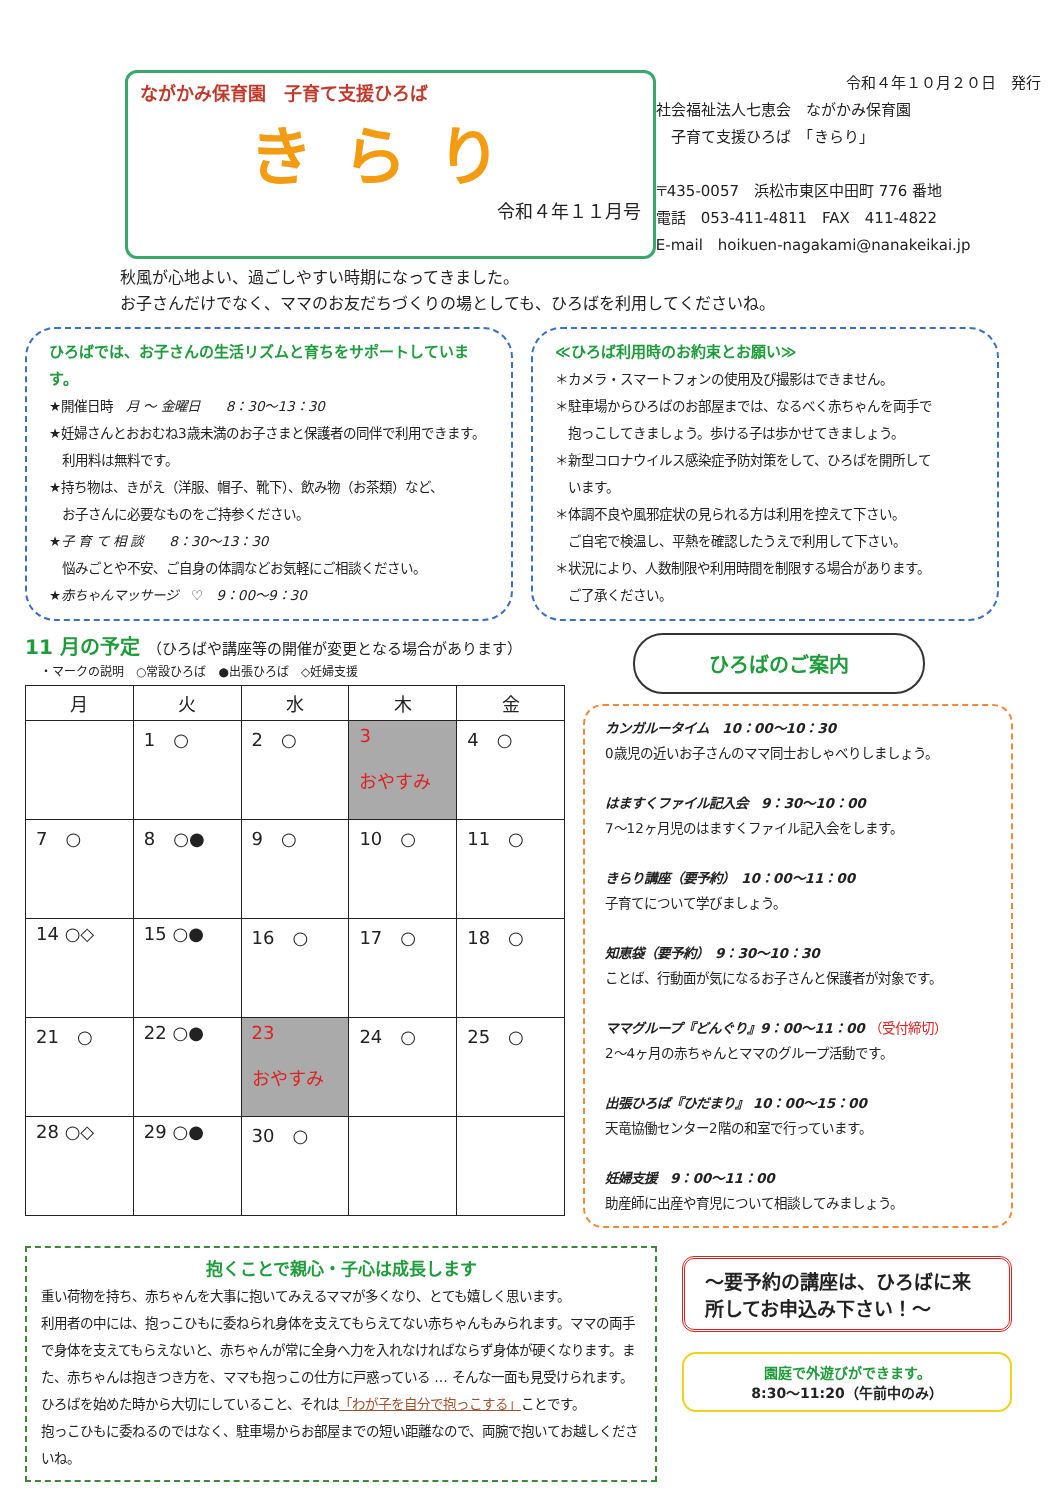ながかみ保育園　子育て支援ひろば
きらり
令和４年１１月号
令和４年１０月２０日　発行
社会福祉法人七恵会　ながかみ保育園
　子育て支援ひろば　「きらり」
〒435-0057　浜松市東区中田町 776 番地
電話　053-411-4811　FAX　411-4822
E-mail　hoikuen-nagakami@nanakeikai.jp
秋風が心地よい、過ごしやすい時期になってきました。
お子さんだけでなく、ママのお友だちづくりの場としても、ひろばを利用してくださいね。
ひろばでは、お子さんの生活リズムと育ちをサポートしています。
★開催日時　月 ～ 金曜日　　8：30～13：30
★妊婦さんとおおむね3歳未満のお子さまと保護者の同伴で利用できます。
　利用料は無料です。
★持ち物は、きがえ（洋服、帽子、靴下）、飲み物（お茶類）など、
　お子さんに必要なものをご持参ください。
★子 育 て 相 談　　8：30～13：30
　悩みごとや不安、ご自身の体調などお気軽にご相談ください。
★赤ちゃんマッサージ　♡　9：00～9：30
≪ひろば利用時のお約束とお願い≫
＊カメラ・スマートフォンの使用及び撮影はできません。
＊駐車場からひろばのお部屋までは、なるべく赤ちゃんを両手で
　抱っこしてきましょう。歩ける子は歩かせてきましょう。
＊新型コロナウイルス感染症予防対策をして、ひろばを開所して
　います。
＊体調不良や風邪症状の見られる方は利用を控えて下さい。
　ご自宅で検温し、平熱を確認したうえで利用して下さい。
＊状況により、人数制限や利用時間を制限する場合があります。
　ご了承ください。
11 月の予定 （ひろばや講座等の開催が変更となる場合があります）
・マークの説明　○常設ひろば　●出張ひろば　◇妊婦支援
| 月 | 火 | 水 | 木 | 金 |
| --- | --- | --- | --- | --- |
| | 1 ○ | 2 ○ | 3 おやすみ | 4 ○ |
| 7 ○ | 8 ○● | 9 ○ | 10 ○ | 11 ○ |
| 14 ○◇ | 15 ○● | 16 ○ | 17 ○ | 18 ○ |
| 21 ○ | 22 ○● | 23 おやすみ | 24 ○ | 25 ○ |
| 28 ○◇ | 29 ○● | 30 ○ | | |
ひろばのご案内
カンガルータイム　10：00～10：30
0歳児の近いお子さんのママ同士おしゃべりしましょう。
はますくファイル記入会　9：30～10：00
7～12ヶ月児のはますくファイル記入会をします。
きらり講座（要予約）　10：00～11：00
子育てについて学びましょう。
知恵袋（要予約）　9：30～10：30
ことば、行動面が気になるお子さんと保護者が対象です。
ママグループ『どんぐり』9：00～11：00 （受付締切）
2～4ヶ月の赤ちゃんとママのグループ活動です。
出張ひろば『ひだまり』 10：00～15：00
天竜協働センター2階の和室で行っています。
妊婦支援　9：00～11：00
助産師に出産や育児について相談してみましょう。
抱くことで親心・子心は成長します
重い荷物を持ち、赤ちゃんを大事に抱いてみえるママが多くなり、とても嬉しく思います。
利用者の中には、抱っこひもに委ねられ身体を支えてもらえてない赤ちゃんもみられます。ママの両手で身体を支えてもらえないと、赤ちゃんが常に全身へ力を入れなければならず身体が硬くなります。また、赤ちゃんは抱きつき方を、ママも抱っこの仕方に戸惑っている … そんな一面も見受けられます。ひろばを始めた時から大切にしていること、それは「わが子を自分で抱っこする」ことです。
抱っこひもに委ねるのではなく、駐車場からお部屋までの短い距離なので、両腕で抱いてお越しくださいね。
～要予約の講座は、ひろばに来所してお申込み下さい！～
園庭で外遊びができます。
8:30～11:20（午前中のみ）